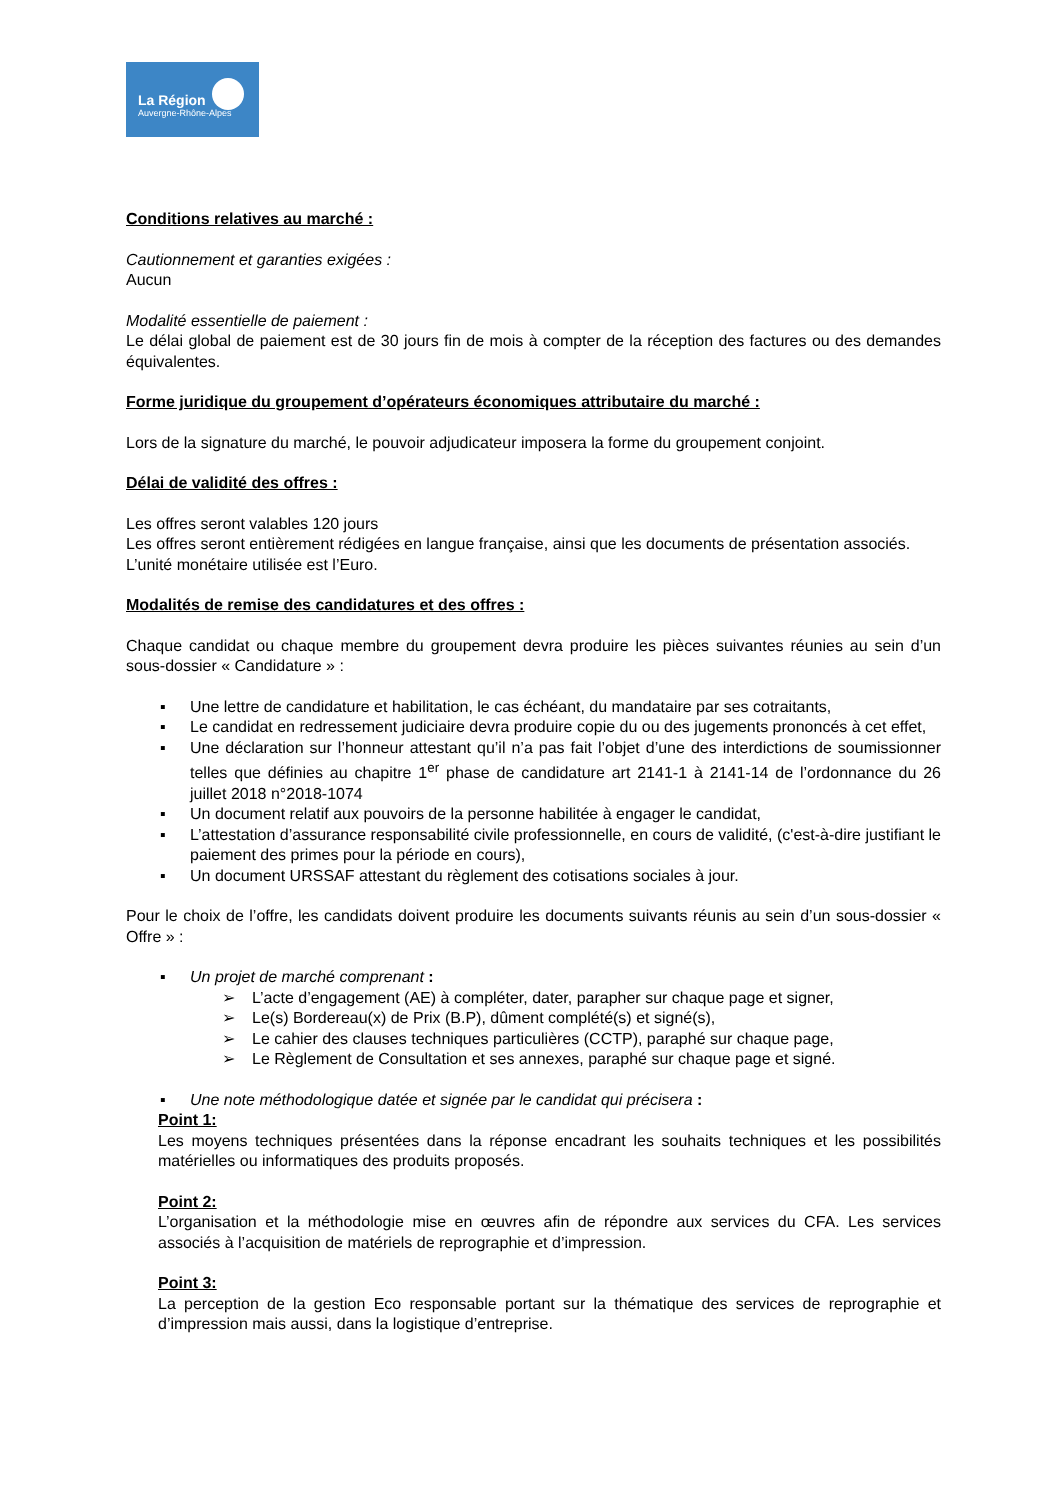La Région
Auvergne-Rhône-Alpes
Conditions relatives au marché :
Cautionnement et garanties exigées :
Aucun
Modalité essentielle de paiement :
Le délai global de paiement est de 30 jours fin de mois à compter de la réception des factures ou des demandes équivalentes.
Forme juridique du groupement d’opérateurs économiques attributaire du marché :
Lors de la signature du marché, le pouvoir adjudicateur imposera la forme du groupement conjoint.
Délai de validité des offres :
Les offres seront valables 120 jours
Les offres seront entièrement rédigées en langue française, ainsi que les documents de présentation associés.
L’unité monétaire utilisée est l’Euro.
Modalités de remise des candidatures et des offres :
Chaque candidat ou chaque membre du groupement devra produire les pièces suivantes réunies au sein d’un sous-dossier « Candidature » :
▪ Une lettre de candidature et habilitation, le cas échéant, du mandataire par ses cotraitants,
▪ Le candidat en redressement judiciaire devra produire copie du ou des jugements prononcés à cet effet,
▪ Une déclaration sur l’honneur attestant qu’il n’a pas fait l’objet d’une des interdictions de soumissionner telles que définies au chapitre 1<sup>er</sup> phase de candidature art 2141-1 à 2141-14 de l’ordonnance du 26 juillet 2018 n°2018-1074
▪ Un document relatif aux pouvoirs de la personne habilitée à engager le candidat,
▪ L’attestation d’assurance responsabilité civile professionnelle, en cours de validité, (c'est-à-dire justifiant le paiement des primes pour la période en cours),
▪ Un document URSSAF attestant du règlement des cotisations sociales à jour.
Pour le choix de l’offre, les candidats doivent produire les documents suivants réunis au sein d’un sous-dossier « Offre » :
▪ Un projet de marché comprenant :
➢ L’acte d’engagement (AE) à compléter, dater, parapher sur chaque page et signer,
➢ Le(s) Bordereau(x) de Prix (B.P), dûment complété(s) et signé(s),
➢ Le cahier des clauses techniques particulières (CCTP), paraphé sur chaque page,
➢ Le Règlement de Consultation et ses annexes, paraphé sur chaque page et signé.
▪ Une note méthodologique datée et signée par le candidat qui précisera :
Point 1:
Les moyens techniques présentées dans la réponse encadrant les souhaits techniques et les possibilités matérielles ou informatiques des produits proposés.
Point 2:
L’organisation et la méthodologie mise en œuvres afin de répondre aux services du CFA. Les services associés à l’acquisition de matériels de reprographie et d’impression.
Point 3:
La perception de la gestion Eco responsable portant sur la thématique des services de reprographie et d’impression mais aussi, dans la logistique d’entreprise.